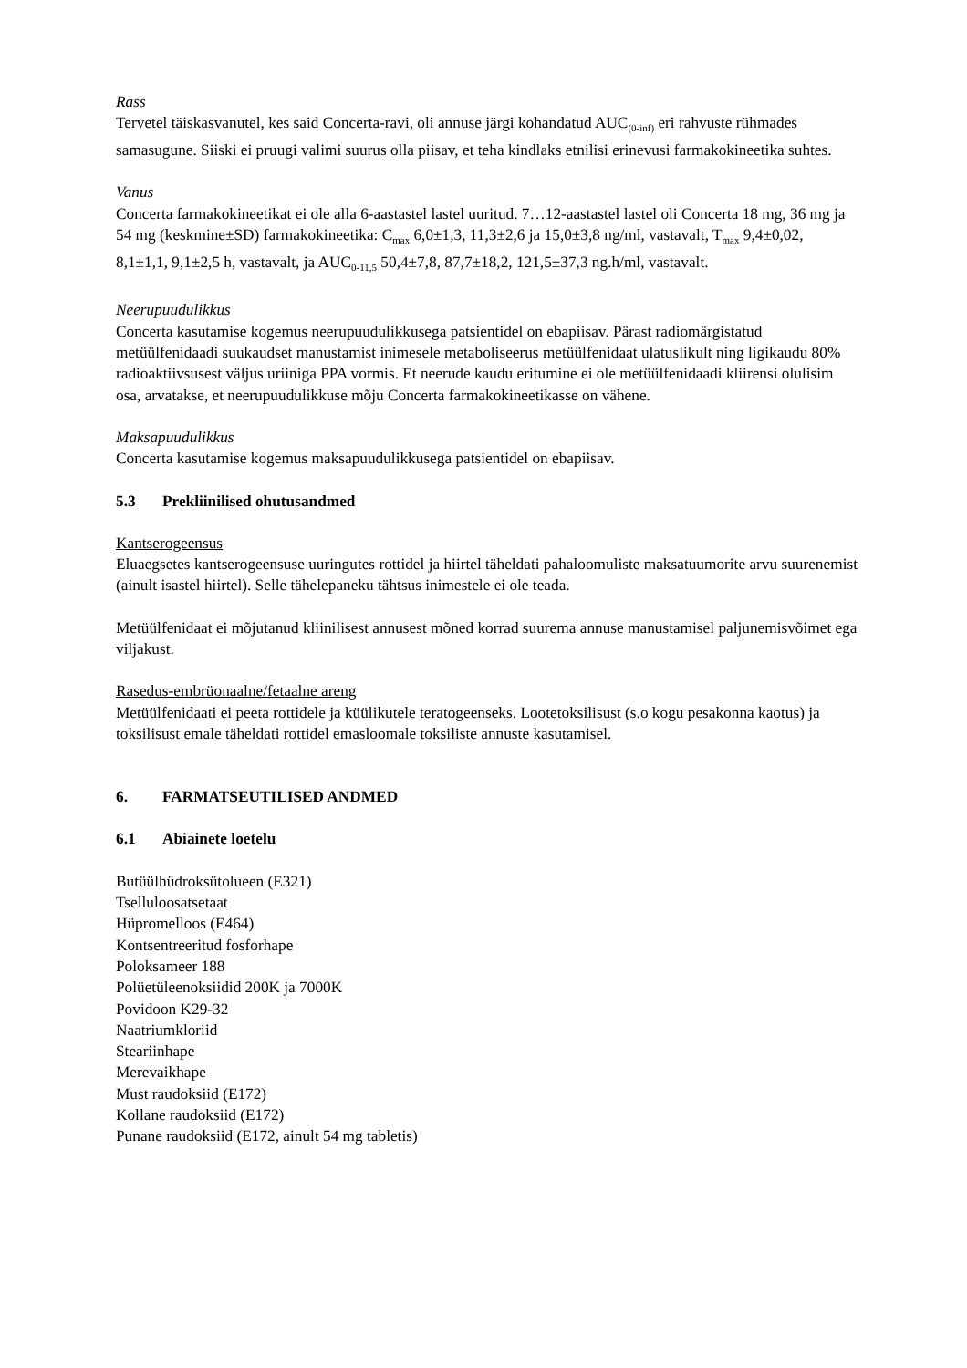Rass
Tervetel täiskasvanutel, kes said Concerta-ravi, oli annuse järgi kohandatud AUC<sub>(0-inf)</sub> eri rahvuste rühmades samasugune. Siiski ei pruugi valimi suurus olla piisav, et teha kindlaks etnilisi erinevusi farmakokineetika suhtes.
Vanus
Concerta farmakokineetikat ei ole alla 6-aastastel lastel uuritud. 7…12-aastastel lastel oli Concerta 18 mg, 36 mg ja 54 mg (keskmine±SD) farmakokineetika: C<sub>max</sub> 6,0±1,3, 11,3±2,6 ja 15,0±3,8 ng/ml, vastavalt, T<sub>max</sub> 9,4±0,02, 8,1±1,1, 9,1±2,5 h, vastavalt, ja AUC<sub>0-11,5</sub> 50,4±7,8, 87,7±18,2, 121,5±37,3 ng.h/ml, vastavalt.
Neerupuudulikkus
Concerta kasutamise kogemus neerupuudulikkusega patsientidel on ebapiisav. Pärast radiomärgistatud metüülfenidaadi suukaudset manustamist inimesele metaboliseerus metüülfenidaat ulatuslikult ning ligikaudu 80% radioaktiivsusest väljus uriiniga PPA vormis. Et neerude kaudu eritumine ei ole metüülfenidaadi kliirensi olulisim osa, arvatakse, et neerupuudulikkuse mõju Concerta farmakokineetikasse on vähene.
Maksapuudulikkus
Concerta kasutamise kogemus maksapuudulikkusega patsientidel on ebapiisav.
5.3 Prekliinilised ohutusandmed
Kantserogeensus
Eluaegsetes kantserogeensuse uuringutes rottidel ja hiirtel täheldati pahaloomuliste maksatuumorite arvu suurenemist (ainult isastel hiirtel). Selle tähelepaneku tähtsus inimestele ei ole teada.
Metüülfenidaat ei mõjutanud kliinilisest annusest mõned korrad suurema annuse manustamisel paljunemisvõimet ega viljakust.
Rasedus-embrüonaalne/fetaalne areng
Metüülfenidaati ei peeta rottidele ja küülikutele teratogeenseks. Lootetoksilisust (s.o kogu pesakonna kaotus) ja toksilisust emale täheldati rottidel emasloomale toksiliste annuste kasutamisel.
6. FARMATSEUTILISED ANDMED
6.1 Abiainete loetelu
Butüülhüdroksütolueen (E321)
Tselluloosatsetaat
Hüpromelloos (E464)
Kontsentreeritud fosforhape
Poloksameer 188
Polüetüleenoksiidid 200K ja 7000K
Povidoon K29-32
Naatriumkloriid
Steariinhape
Merevaikhape
Must raudoksiid (E172)
Kollane raudoksiid (E172)
Punane raudoksiid (E172, ainult 54 mg tabletis)